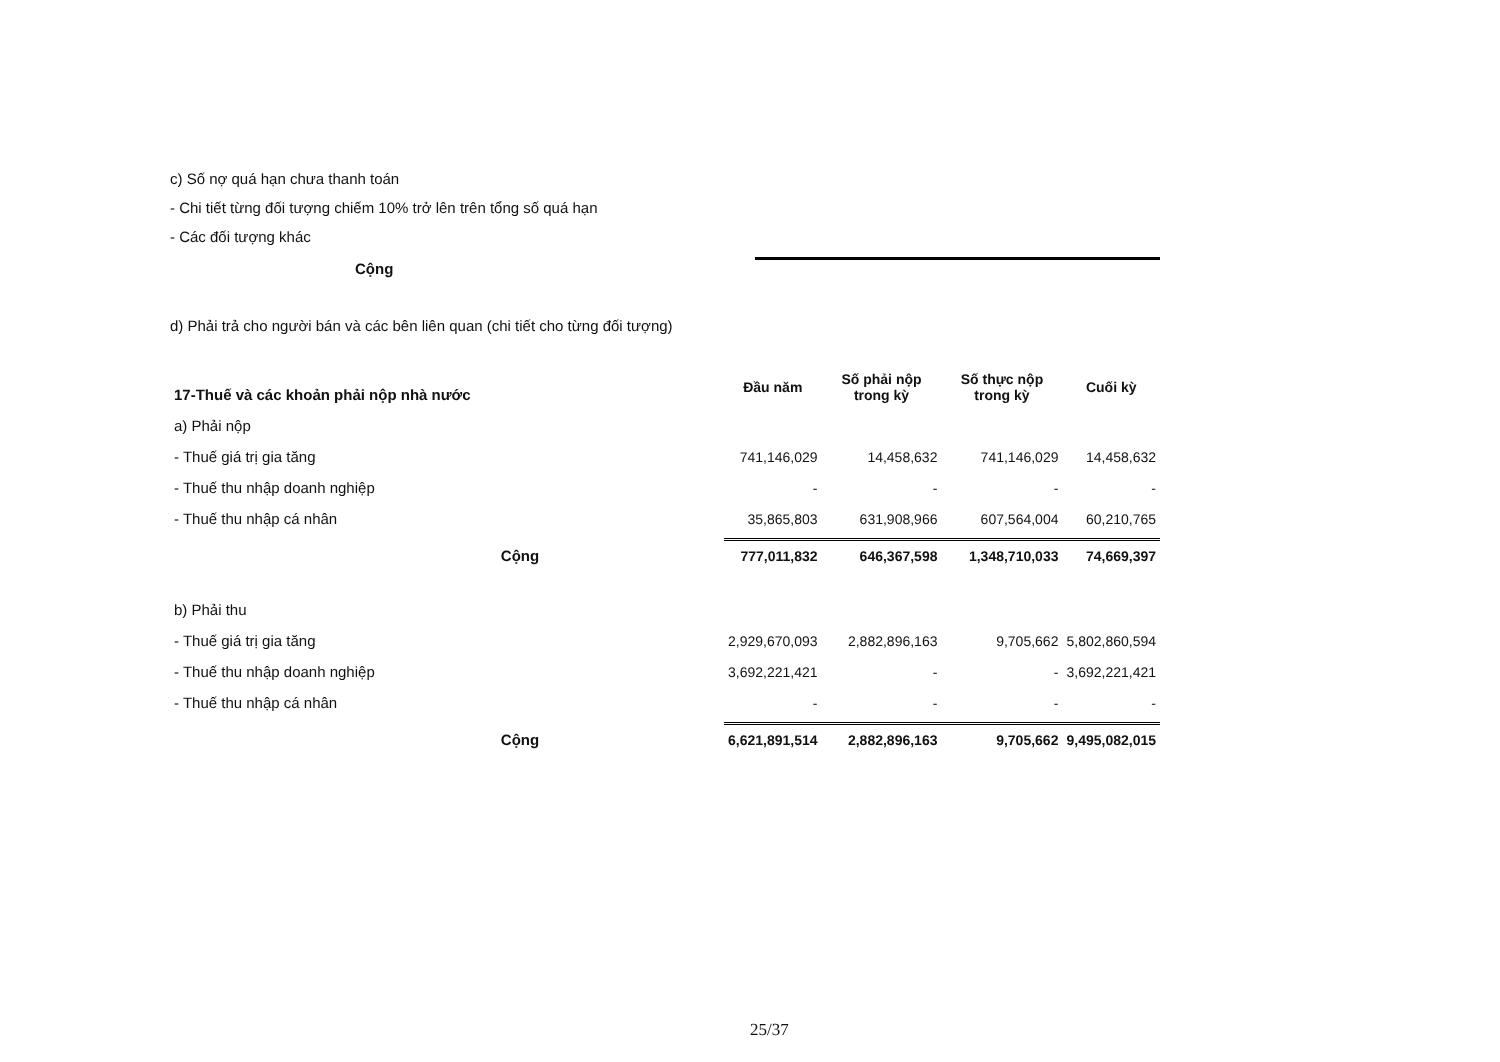c) Số nợ quá hạn chưa thanh toán
- Chi tiết từng đối tượng chiếm 10% trở lên trên tổng số quá hạn
- Các đối tượng khác
Cộng
d) Phải trả cho người bán và các bên liên quan (chi tiết cho từng đối tượng)
| 17-Thuế và các khoản phải nộp nhà nước | Đầu năm | Số phải nộp trong kỳ | Số thực nộp trong kỳ | Cuối kỳ |
| --- | --- | --- | --- | --- |
| a) Phải nộp | | | | |
| - Thuế giá trị gia tăng | 741,146,029 | 14,458,632 | 741,146,029 | 14,458,632 |
| - Thuế thu nhập doanh nghiệp | - | - | - | - |
| - Thuế thu nhập cá nhân | 35,865,803 | 631,908,966 | 607,564,004 | 60,210,765 |
| Cộng | 777,011,832 | 646,367,598 | 1,348,710,033 | 74,669,397 |
| b) Phải thu | | | | |
| - Thuế giá trị gia tăng | 2,929,670,093 | 2,882,896,163 | 9,705,662 | 5,802,860,594 |
| - Thuế thu nhập doanh nghiệp | 3,692,221,421 | - | - | 3,692,221,421 |
| - Thuế thu nhập cá nhân | - | - | - | - |
| Cộng | 6,621,891,514 | 2,882,896,163 | 9,705,662 | 9,495,082,015 |
25/37